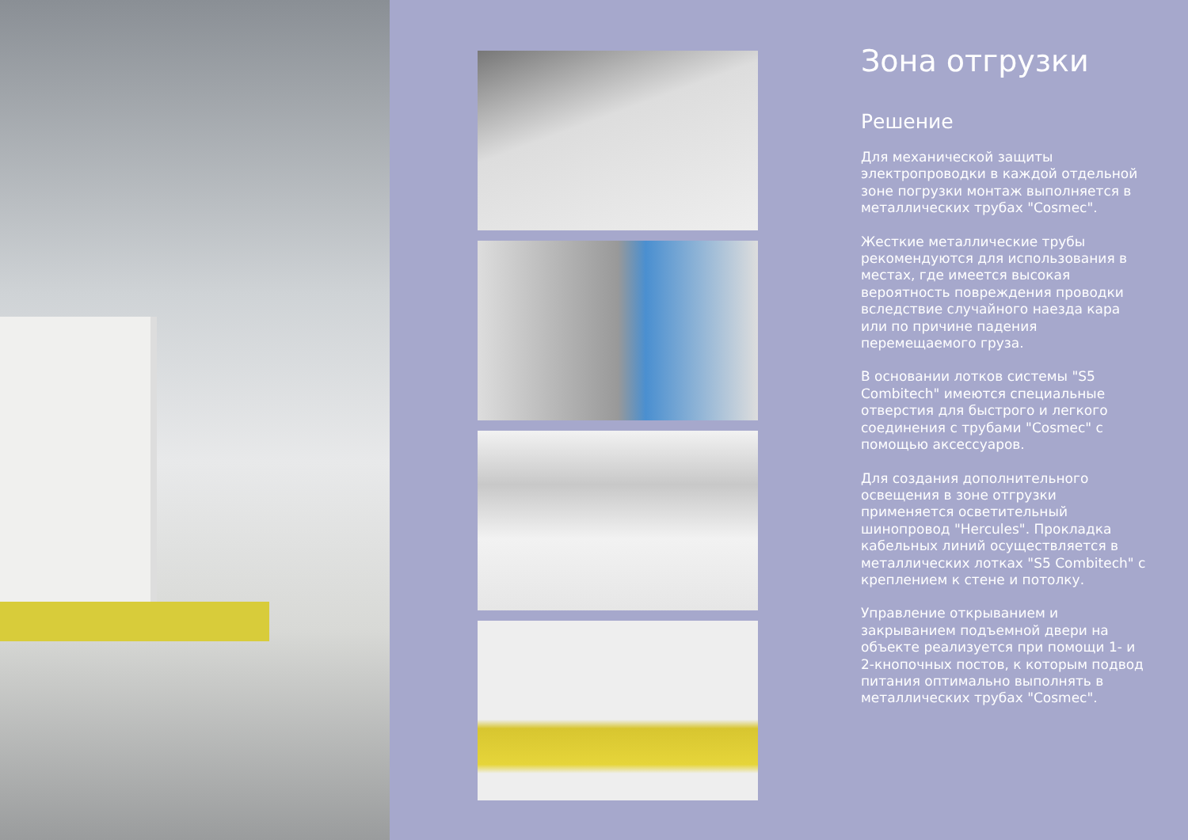Зона отгрузки
Решение
Для механической защиты электропроводки в каждой отдельной зоне погрузки монтаж выполняется в металлических трубах "Cosmec".
Жесткие металлические трубы рекомендуются для использования в местах, где имеется высокая вероятность повреждения проводки вследствие случайного наезда кара или по причине падения перемещаемого груза.
В основании лотков системы "S5 Combitech" имеются специальные отверстия для быстрого и легкого соединения с трубами "Cosmec" с помощью аксессуаров.
Для создания дополнительного освещения в зоне отгрузки применяется осветительный шинопровод "Hercules". Прокладка кабельных линий осуществляется в металлических лотках "S5 Combitech" с креплением к стене и потолку.
Управление открыванием и закрыванием подъемной двери на объекте реализуется при помощи 1- и 2-кнопочных постов, к которым подвод питания оптимально выполнять в металлических трубах "Cosmec".